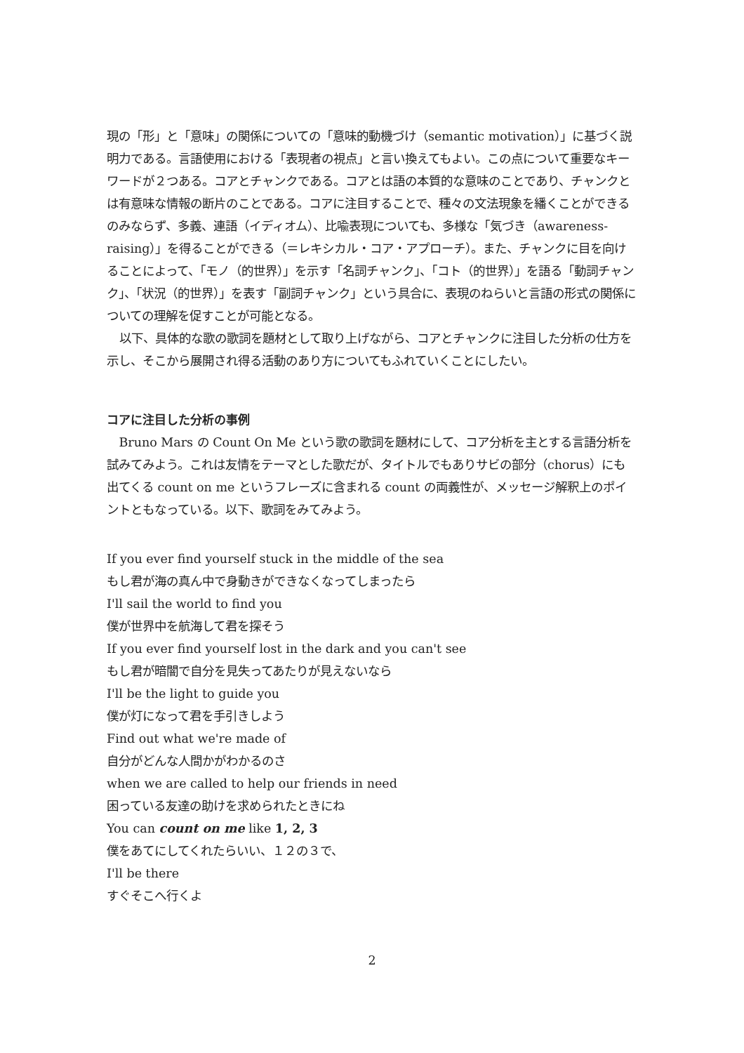現の「形」と「意味」の関係についての「意味的動機づけ（semantic motivation）」に基づく説明力である。言語使用における「表現者の視点」と言い換えてもよい。この点について重要なキーワードが２つある。コアとチャンクである。コアとは語の本質的な意味のことであり、チャンクとは有意味な情報の断片のことである。コアに注目することで、種々の文法現象を繙くことができるのみならず、多義、連語（イディオム）、比喩表現についても、多様な「気づき（awareness-raising）」を得ることができる（＝レキシカル・コア・アプローチ）。また、チャンクに目を向けることによって、「モノ（的世界）」を示す「名詞チャンク」、「コト（的世界）」を語る「動詞チャンク」、「状況（的世界）」を表す「副詞チャンク」という具合に、表現のねらいと言語の形式の関係についての理解を促すことが可能となる。
以下、具体的な歌の歌詞を題材として取り上げながら、コアとチャンクに注目した分析の仕方を示し、そこから展開され得る活動のあり方についてもふれていくことにしたい。
コアに注目した分析の事例
Bruno Mars の Count On Me という歌の歌詞を題材にして、コア分析を主とする言語分析を試みてみよう。これは友情をテーマとした歌だが、タイトルでもありサビの部分（chorus）にも出てくる count on me というフレーズに含まれる count の両義性が、メッセージ解釈上のポイントともなっている。以下、歌詞をみてみよう。
If you ever find yourself stuck in the middle of the sea
もし君が海の真ん中で身動きができなくなってしまったら
I'll sail the world to find you
僕が世界中を航海して君を探そう
If you ever find yourself lost in the dark and you can't see
もし君が暗闇で自分を見失ってあたりが見えないなら
I'll be the light to guide you
僕が灯になって君を手引きしよう
Find out what we're made of
自分がどんな人間かがわかるのさ
when we are called to help our friends in need
困っている友達の助けを求められたときにね
You can count on me like 1, 2, 3
僕をあてにしてくれたらいい、１２の３で、
I'll be there
すぐそこへ行くよ
2